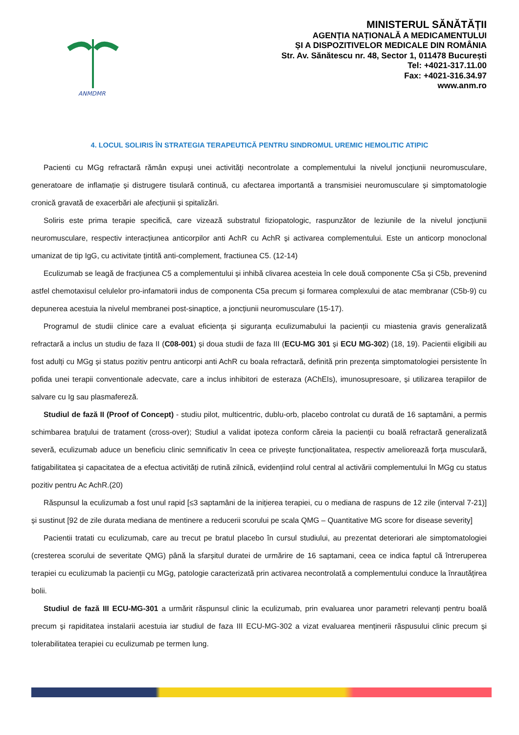ANMDMR
MINISTERUL SĂNĂTĂȚII
AGENȚIA NAȚIONALĂ A MEDICAMENTULUI
ȘI A DISPOZITIVELOR MEDICALE DIN ROMÂNIA
Str. Av. Sănătescu nr. 48, Sector 1, 011478 București
Tel: +4021-317.11.00
Fax: +4021-316.34.97
www.anm.ro
4. LOCUL SOLIRIS ÎN STRATEGIA TERAPEUTICĂ PENTRU SINDROMUL UREMIC HEMOLITIC ATIPIC
Pacienti cu MGg refractară rămân expuși unei activități necontrolate a complementului la nivelul joncțiunii neuromusculare, generatoare de inflamație și distrugere tisulară continuă, cu afectarea importantă a transmisiei neuromusculare și simptomatologie cronică gravată de exacerbări ale afecțiunii și spitalizări.
Soliris este prima terapie specifică, care vizează substratul fiziopatologic, raspunzător de leziunile de la nivelul joncțiunii neuromusculare, respectiv interacțiunea anticorpilor anti AchR cu AchR și activarea complementului. Este un anticorp monoclonal umanizat de tip IgG, cu activitate țintită anti-complement, fractiunea C5. (12-14)
Eculizumab se leagă de fracțiunea C5 a complementului și inhibă clivarea acesteia în cele două componente C5a și C5b, prevenind astfel chemotaxisul celulelor pro-infamatorii indus de componenta C5a precum și formarea complexului de atac membranar (C5b-9) cu depunerea acestuia la nivelul membranei post-sinaptice, a joncțiunii neuromusculare (15-17).
Programul de studii clinice care a evaluat eficiența și siguranța eculizumabului la pacienții cu miastenia gravis generalizată refractară a inclus un studiu de faza II (C08-001) și doua studii de faza III (ECU-MG 301 și ECU MG-302) (18, 19). Pacientii eligibili au fost adulți cu MGg și status pozitiv pentru anticorpi anti AchR cu boala refractară, definită prin prezența simptomatologiei persistente în pofida unei terapii conventionale adecvate, care a inclus inhibitori de esteraza (AChEIs), imunosupresoare, și utilizarea terapiilor de salvare cu Ig sau plasmafereză.
Studiul de fază II (Proof of Concept) - studiu pilot, multicentric, dublu-orb, placebo controlat cu durată de 16 saptamâni, a permis schimbarea brațului de tratament (cross-over); Studiul a validat ipoteza conform căreia la pacienții cu boală refractară generalizată severă, eculizumab aduce un beneficiu clinic semnificativ în ceea ce privește funcționalitatea, respectiv ameliorează forța musculară, fatigabilitatea și capacitatea de a efectua activități de rutină zilnică, evidențiind rolul central al activării complementului în MGg cu status pozitiv pentru Ac AchR.(20)
Răspunsul la eculizumab a fost unul rapid [≤3 saptamâni de la inițierea terapiei, cu o mediana de raspuns de 12 zile (interval 7-21)] și sustinut [92 de zile durata mediana de mentinere a reducerii scorului pe scala QMG – Quantitative MG score for disease severity]
Pacientii tratati cu eculizumab, care au trecut pe bratul placebo în cursul studiului, au prezentat deteriorari ale simptomatologiei (cresterea scorului de severitate QMG) până la sfarșitul duratei de urmărire de 16 saptamani, ceea ce indica faptul că întreruperea terapiei cu eculizumab la pacienții cu MGg, patologie caracterizată prin activarea necontrolată a complementului conduce la înrautățirea bolii.
Studiul de fază III ECU-MG-301 a urmărit răspunsul clinic la eculizumab, prin evaluarea unor parametri relevanți pentru boală precum și rapiditatea instalarii acestuia iar studiul de faza III ECU-MG-302 a vizat evaluarea menținerii răspusului clinic precum și tolerabilitatea terapiei cu eculizumab pe termen lung.